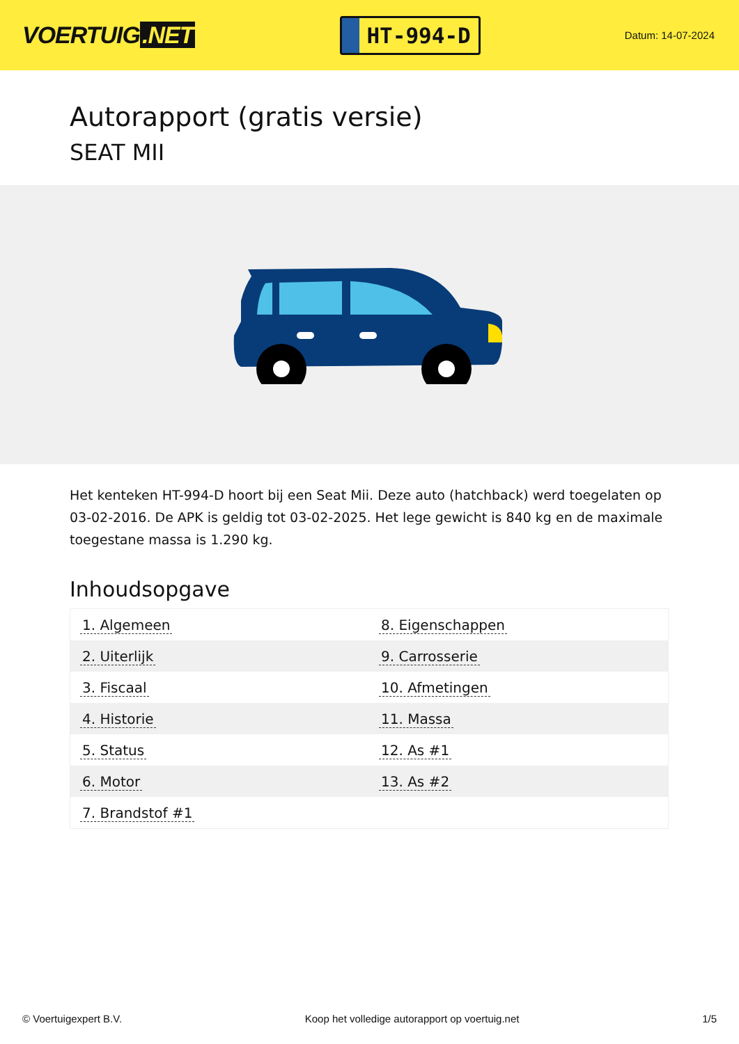VOERTUIG.NET
HT-994-D
Datum: 14-07-2024
Autorapport (gratis versie)
SEAT MII
Het kenteken HT-994-D hoort bij een Seat Mii. Deze auto (hatchback) werd toegelaten op 03-02-2016. De APK is geldig tot 03-02-2025. Het lege gewicht is 840 kg en de maximale toegestane massa is 1.290 kg.
Inhoudsopgave
| 1. Algemeen | 8. Eigenschappen |
| 2. Uiterlijk | 9. Carrosserie |
| 3. Fiscaal | 10. Afmetingen |
| 4. Historie | 11. Massa |
| 5. Status | 12. As #1 |
| 6. Motor | 13. As #2 |
| 7. Brandstof #1 | |
© Voertuigexpert B.V. Koop het volledige autorapport op voertuig.net
1/5